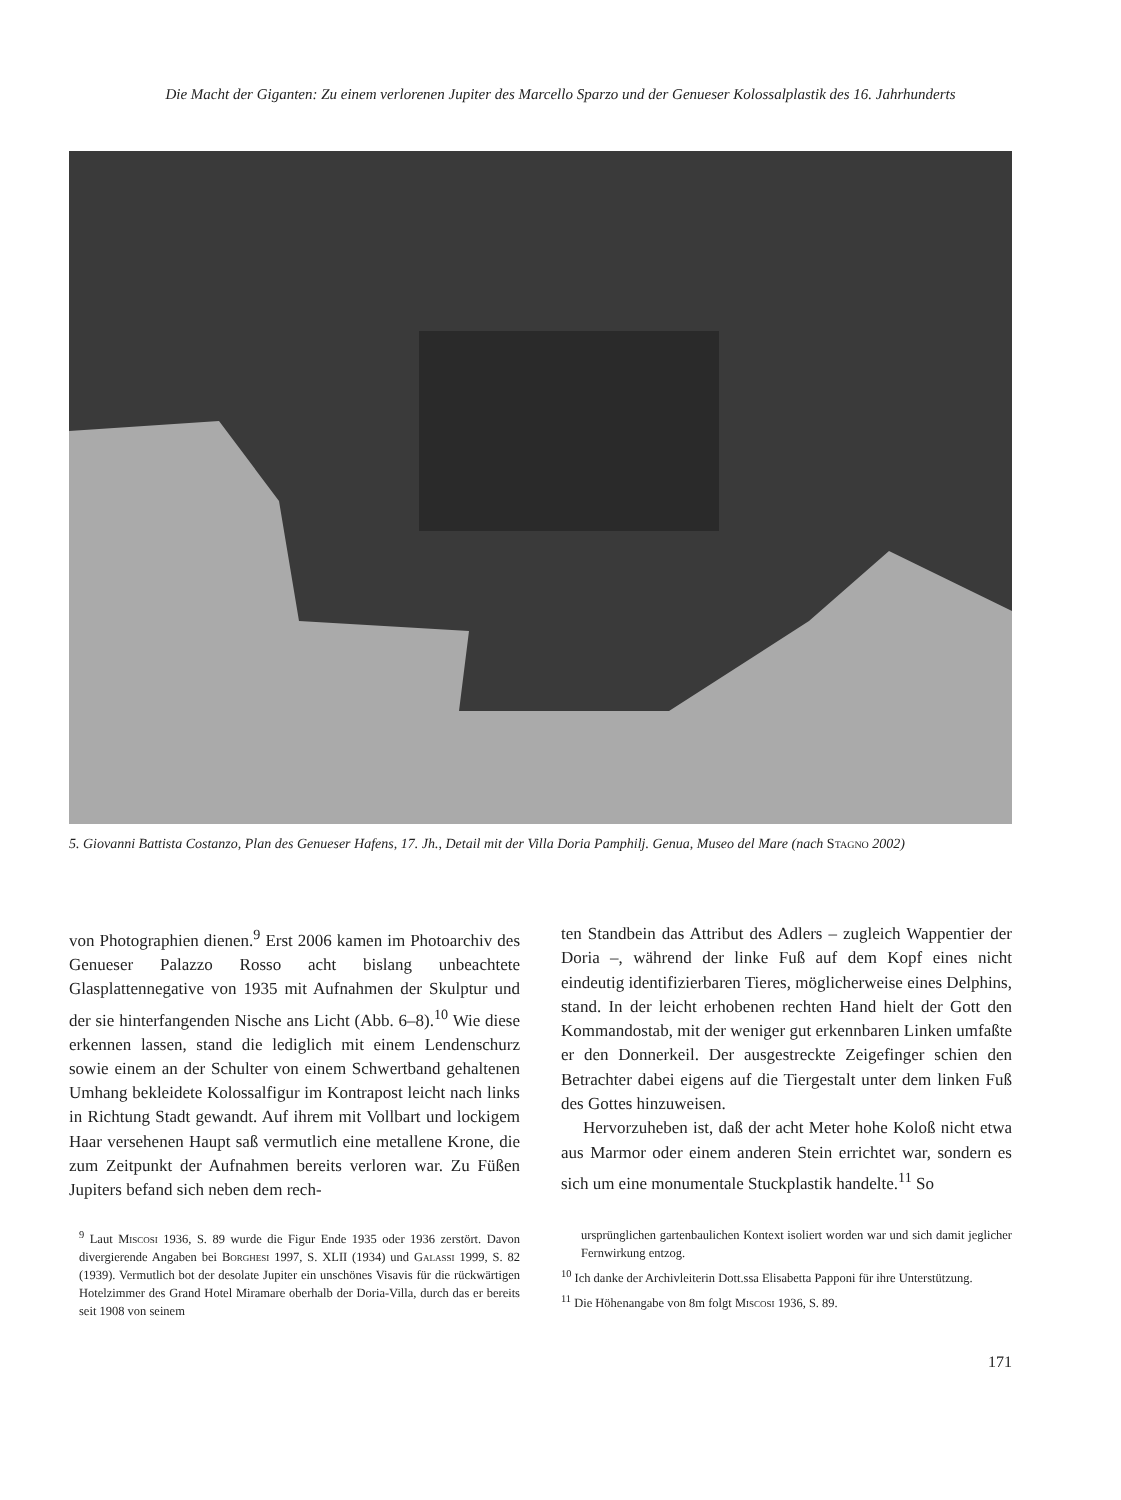Die Macht der Giganten: Zu einem verlorenen Jupiter des Marcello Sparzo und der Genueser Kolossalplastik des 16. Jahrhunderts
5. Giovanni Battista Costanzo, Plan des Genueser Hafens, 17. Jh., Detail mit der Villa Doria Pamphilj. Genua, Museo del Mare (nach Stagno 2002)
von Photographien dienen.<sup>9</sup> Erst 2006 kamen im Photoarchiv des Genueser Palazzo Rosso acht bislang unbeachtete Glasplattennegative von 1935 mit Aufnahmen der Skulptur und der sie hinterfangenden Nische ans Licht (Abb. 6–8).<sup>10</sup> Wie diese erkennen lassen, stand die lediglich mit einem Lendenschurz sowie einem an der Schulter von einem Schwertband gehaltenen Umhang bekleidete Kolossalfigur im Kontrapost leicht nach links in Richtung Stadt gewandt. Auf ihrem mit Vollbart und lockigem Haar versehenen Haupt saß vermutlich eine metallene Krone, die zum Zeitpunkt der Aufnahmen bereits verloren war. Zu Füßen Jupiters befand sich neben dem rech-
ten Standbein das Attribut des Adlers – zugleich Wappentier der Doria –, während der linke Fuß auf dem Kopf eines nicht eindeutig identifizierbaren Tieres, möglicherweise eines Delphins, stand. In der leicht erhobenen rechten Hand hielt der Gott den Kommandostab, mit der weniger gut erkennbaren Linken umfaßte er den Donnerkeil. Der ausgestreckte Zeigefinger schien den Betrachter dabei eigens auf die Tiergestalt unter dem linken Fuß des Gottes hinzuweisen.
Hervorzuheben ist, daß der acht Meter hohe Koloß nicht etwa aus Marmor oder einem anderen Stein errichtet war, sondern es sich um eine monumentale Stuckplastik handelte.<sup>11</sup> So
<sup>9</sup> Laut Miscosi 1936, S. 89 wurde die Figur Ende 1935 oder 1936 zerstört. Davon divergierende Angaben bei Borghesi 1997, S. XLII (1934) und Galassi 1999, S. 82 (1939). Vermutlich bot der desolate Jupiter ein unschönes Visavis für die rückwärtigen Hotelzimmer des Grand Hotel Miramare oberhalb der Doria-Villa, durch das er bereits seit 1908 von seinem
ursprünglichen gartenbaulichen Kontext isoliert worden war und sich damit jeglicher Fernwirkung entzog.
<sup>10</sup> Ich danke der Archivleiterin Dott.ssa Elisabetta Papponi für ihre Unterstützung.
<sup>11</sup> Die Höhenangabe von 8m folgt Miscosi 1936, S. 89.
171